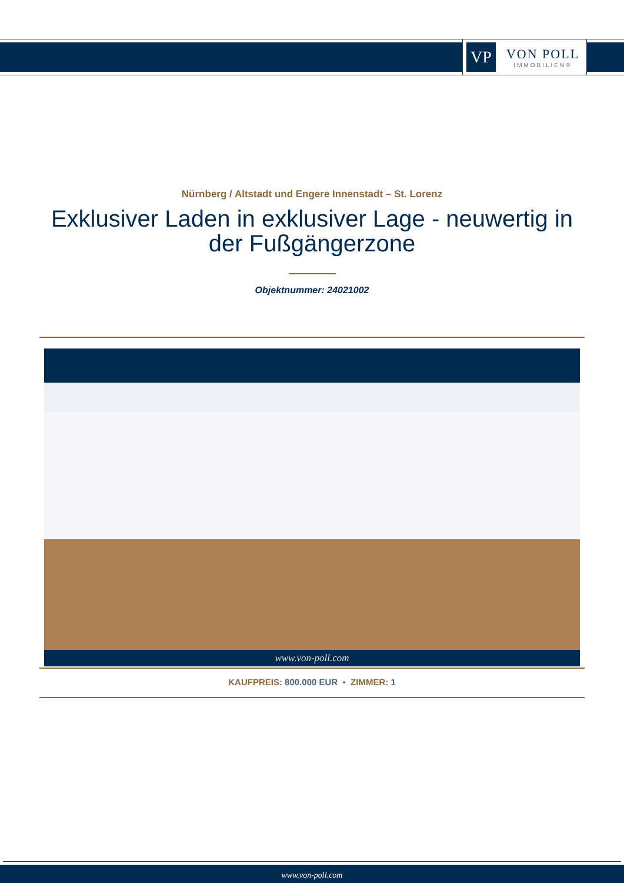VP
VON POLL
IMMOBILIEN®
Nürnberg / Altstadt und Engere Innenstadt – St. Lorenz
Exklusiver Laden in exklusiver Lage - neuwertig in der Fußgängerzone
Objektnummer: 24021002
www.von-poll.com
KAUFPREIS: 800.000 EUR • ZIMMER: 1
www.von-poll.com